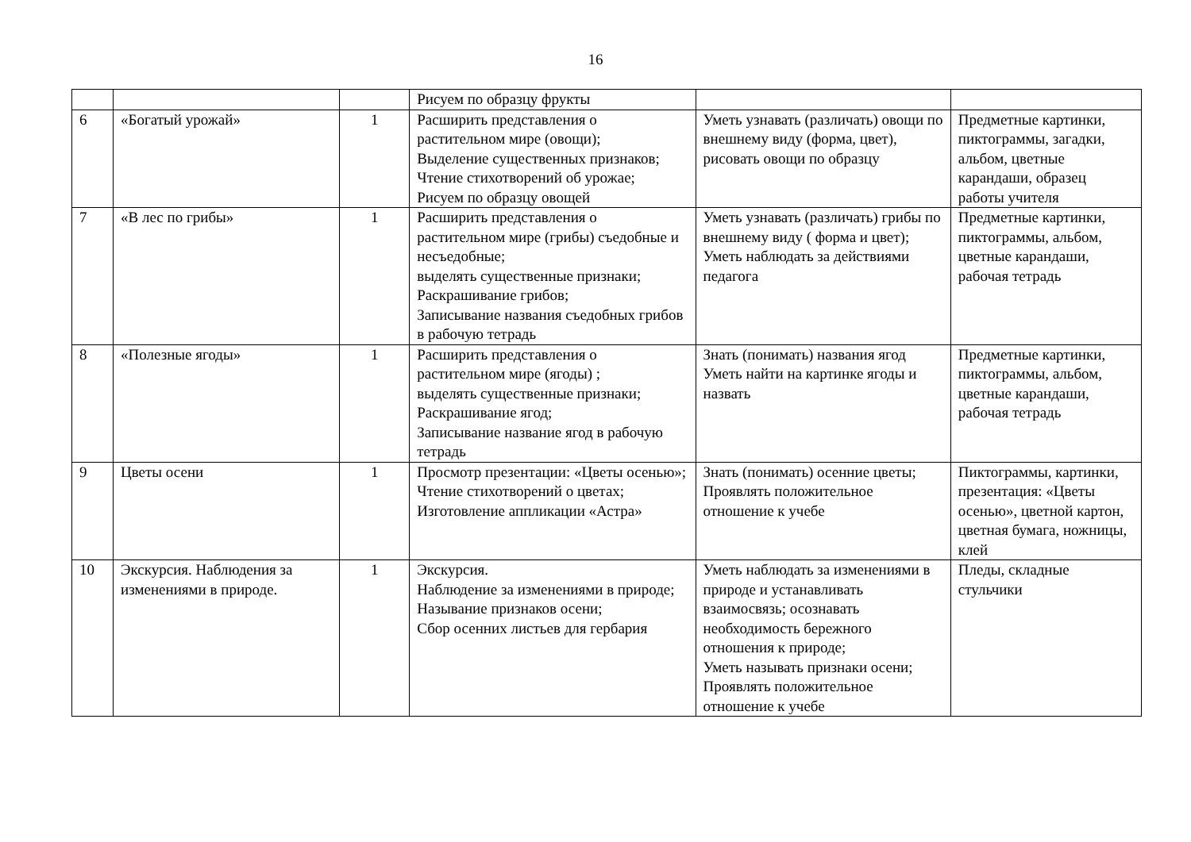16
| | | | Рисуем по образцу фрукты | | |
| 6 | «Богатый урожай» | 1 | Расширить представления о растительном мире (овощи); Выделение существенных признаков; Чтение стихотворений об урожае; Рисуем по образцу овощей | Уметь узнавать (различать) овощи по внешнему виду (форма, цвет), рисовать овощи по образцу | Предметные картинки, пиктограммы, загадки, альбом, цветные карандаши, образец работы учителя |
| 7 | «В лес по грибы» | 1 | Расширить представления о растительном мире (грибы) съедобные и несъедобные; выделять существенные признаки; Раскрашивание грибов; Записывание названия съедобных грибов в рабочую тетрадь | Уметь узнавать (различать) грибы по внешнему виду ( форма и цвет); Уметь наблюдать за действиями педагога | Предметные картинки, пиктограммы, альбом, цветные карандаши, рабочая тетрадь |
| 8 | «Полезные ягоды» | 1 | Расширить представления о растительном мире (ягоды) ; выделять существенные признаки; Раскрашивание ягод; Записывание название ягод в рабочую тетрадь | Знать (понимать) названия ягод Уметь найти на картинке ягоды и назвать | Предметные картинки, пиктограммы, альбом, цветные карандаши, рабочая тетрадь |
| 9 | Цветы осени | 1 | Просмотр презентации: «Цветы осенью»; Чтение стихотворений о цветах; Изготовление аппликации «Астра» | Знать (понимать) осенние цветы; Проявлять положительное отношение к учебе | Пиктограммы, картинки, презентация: «Цветы осенью», цветной картон, цветная бумага, ножницы, клей |
| 10 | Экскурсия. Наблюдения за изменениями в природе. | 1 | Экскурсия. Наблюдение за изменениями в природе; Называние признаков осени; Сбор осенних листьев для гербария | Уметь наблюдать за изменениями в природе и устанавливать взаимосвязь; осознавать необходимость бережного отношения к природе; Уметь называть признаки осени; Проявлять положительное отношение к учебе | Пледы, складные стульчики |